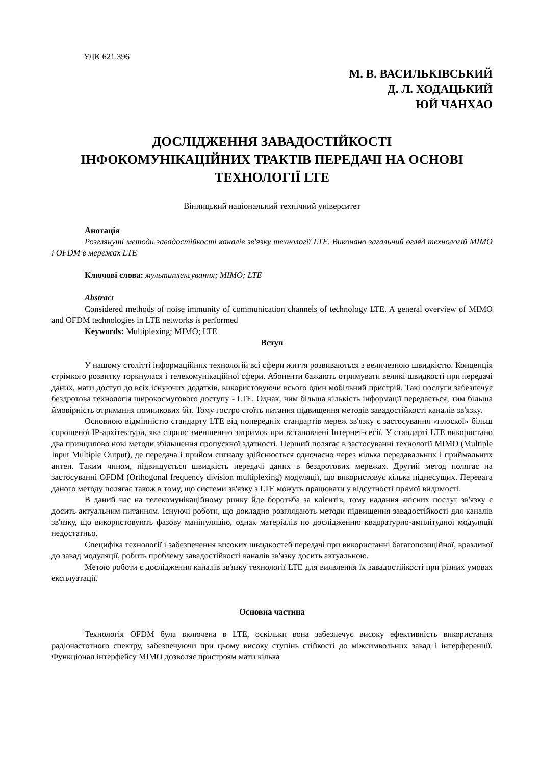УДК 621.396
М. В. ВАСИЛЬКІВСЬКИЙ
Д. Л. ХОДАЦЬКИЙ
ЮЙ ЧАНХАО
ДОСЛІДЖЕННЯ ЗАВАДОСТІЙКОСТІ
ІНФОКОМУНІКАЦІЙНИХ ТРАКТІВ ПЕРЕДАЧІ НА ОСНОВІ ТЕХНОЛОГІЇ LTE
Вінницький національний технічний університет
Анотація
Розглянуті методи завадостійкості каналів зв'язку технології LTE. Виконано загальний огляд технологій MIMO і OFDM в мережах LTE
Ключові слова: мультиплексування; MIMO; LTE
Abstract
Considered methods of noise immunity of communication channels of technology LTE. A general overview of MIMO and OFDM technologies in LTE networks is performed
Keywords: Multiplexing; MIMO; LTE
Вступ
У нашому столітті інформаційних технологій всі сфери життя розвиваються з величезною швидкістю. Концепція стрімкого розвитку торкнулася і телекомунікаційної сфери. Абоненти бажають отримувати великі швидкості при передачі даних, мати доступ до всіх існуючих додатків, використовуючи всього один мобільний пристрій. Такі послуги забезпечує бездротова технологія широкосмугового доступу - LTE. Однак, чим більша кількість інформації передається, тим більша ймовірність отримання помилкових біт. Тому гостро стоїть питання підвищення методів завадостійкості каналів зв'язку.
Основною відмінністю стандарту LTE від попередніх стандартів мереж зв'язку є застосування «плоскої» більш спрощеної IP-архітектури, яка сприяє зменшенню затримок при встановлені Інтернет-сесії. У стандарті LTE використано два принципово нові методи збільшення пропускної здатності. Перший полягає в застосуванні технології MIMO (Multiple Input Multiple Output), де передача і прийом сигналу здійснюється одночасно через кілька передавальних і приймальних антен. Таким чином, підвищується швидкість передачі даних в бездротових мережах. Другий метод полягає на застосуванні OFDM (Orthogonal frequency division multiplexing) модуляції, що використовує кілька піднесущих. Перевага даного методу полягає також в тому, що системи зв'язку з LTE можуть працювати у відсутності прямої видимості.
В даний час на телекомунікаційному ринку йде боротьба за клієнтів, тому надання якісних послуг зв'язку є досить актуальним питанням. Існуючі роботи, що докладно розглядають методи підвищення завадостійкості для каналів зв'язку, що використовують фазову маніпуляцію, однак матеріалів по дослідженню квадратурно-амплітудної модуляції недостатньо.
Специфіка технології і забезпечення високих швидкостей передачі при використанні багатопозиційної, вразливої до завад модуляції, робить проблему завадостійкості каналів зв'язку досить актуальною.
Метою роботи є дослідження каналів зв'язку технології LTE для виявлення їх завадостійкості при різних умовах експлуатації.
Основна частина
Технологія OFDM була включена в LTE, оскільки вона забезпечує високу ефективність використання радіочастотного спектру, забезпечуючи при цьому високу ступінь стійкості до міжсимвольних завад і інтерференції. Функціонал інтерфейсу MIMO дозволяє пристроям мати кілька